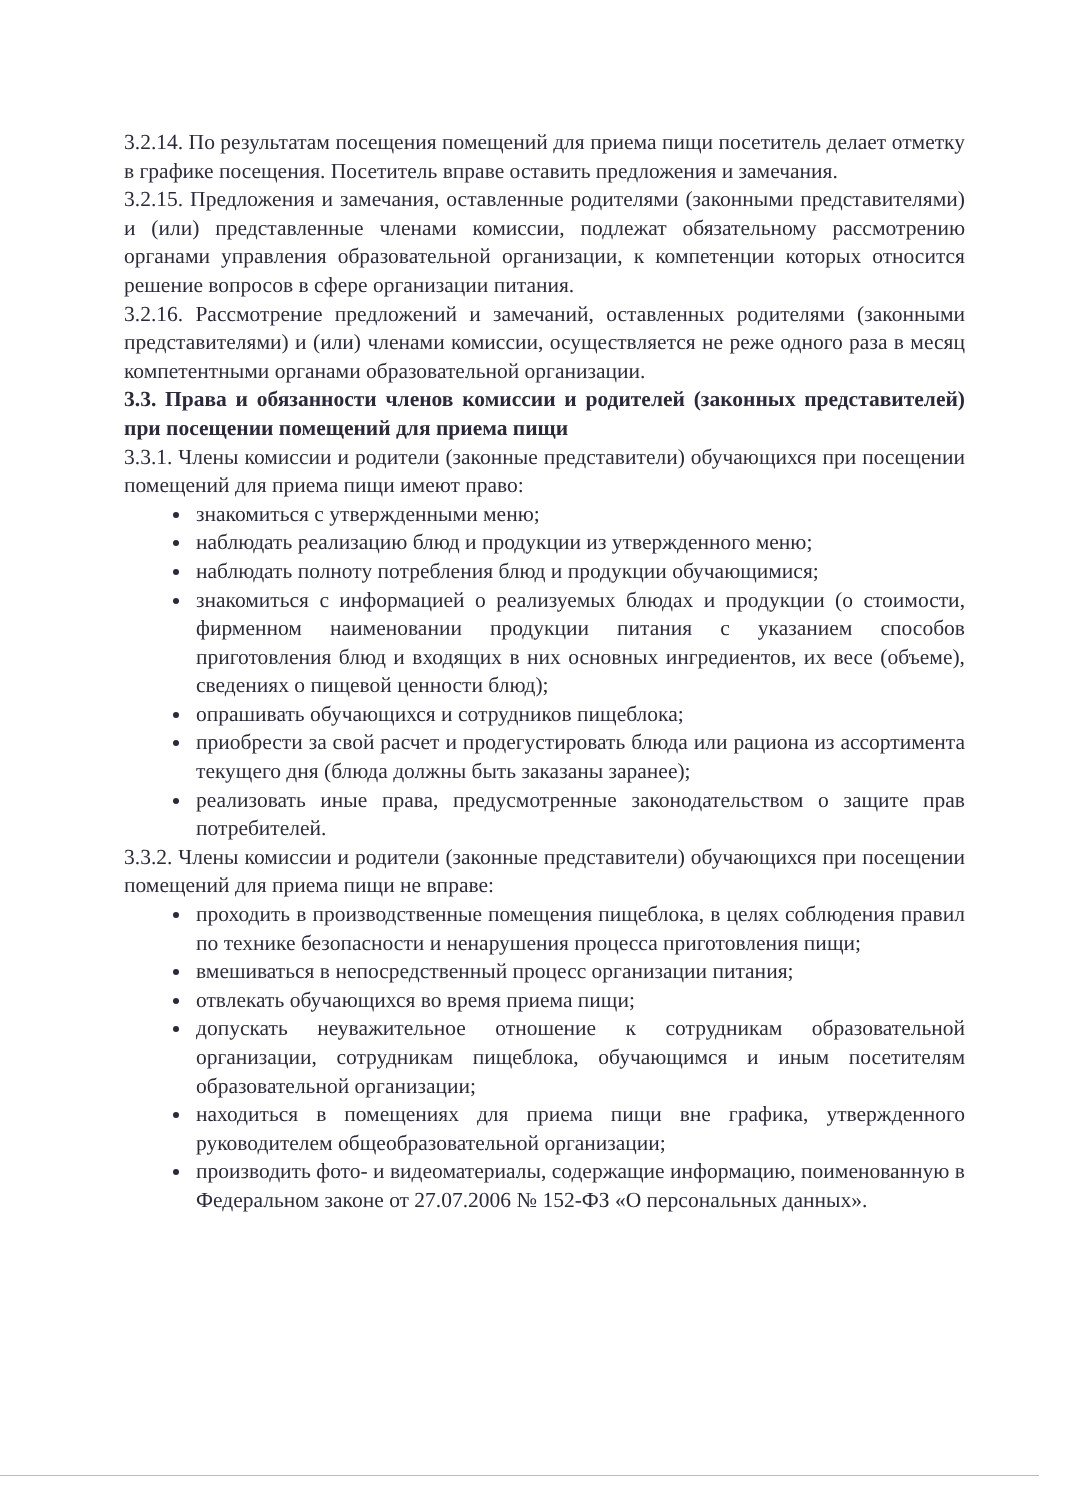3.2.14. По результатам посещения помещений для приема пищи посетитель делает отметку в графике посещения. Посетитель вправе оставить предложения и замечания.
3.2.15. Предложения и замечания, оставленные родителями (законными представителями) и (или) представленные членами комиссии, подлежат обязательному рассмотрению органами управления образовательной организации, к компетенции которых относится решение вопросов в сфере организации питания.
3.2.16. Рассмотрение предложений и замечаний, оставленных родителями (законными представителями) и (или) членами комиссии, осуществляется не реже одного раза в месяц компетентными органами образовательной организации.
3.3. Права и обязанности членов комиссии и родителей (законных представителей) при посещении помещений для приема пищи
3.3.1. Члены комиссии и родители (законные представители) обучающихся при посещении помещений для приема пищи имеют право:
знакомиться с утвержденными меню;
наблюдать реализацию блюд и продукции из утвержденного меню;
наблюдать полноту потребления блюд и продукции обучающимися;
знакомиться с информацией о реализуемых блюдах и продукции (о стоимости, фирменном наименовании продукции питания с указанием способов приготовления блюд и входящих в них основных ингредиентов, их весе (объеме), сведениях о пищевой ценности блюд);
опрашивать обучающихся и сотрудников пищеблока;
приобрести за свой расчет и продегустировать блюда или рациона из ассортимента текущего дня (блюда должны быть заказаны заранее);
реализовать иные права, предусмотренные законодательством о защите прав потребителей.
3.3.2. Члены комиссии и родители (законные представители) обучающихся при посещении помещений для приема пищи не вправе:
проходить в производственные помещения пищеблока, в целях соблюдения правил по технике безопасности и ненарушения процесса приготовления пищи;
вмешиваться в непосредственный процесс организации питания;
отвлекать обучающихся во время приема пищи;
допускать неуважительное отношение к сотрудникам образовательной организации, сотрудникам пищеблока, обучающимся и иным посетителям образовательной организации;
находиться в помещениях для приема пищи вне графика, утвержденного руководителем общеобразовательной организации;
производить фото- и видеоматериалы, содержащие информацию, поименованную в Федеральном законе от 27.07.2006 № 152-ФЗ «О персональных данных».